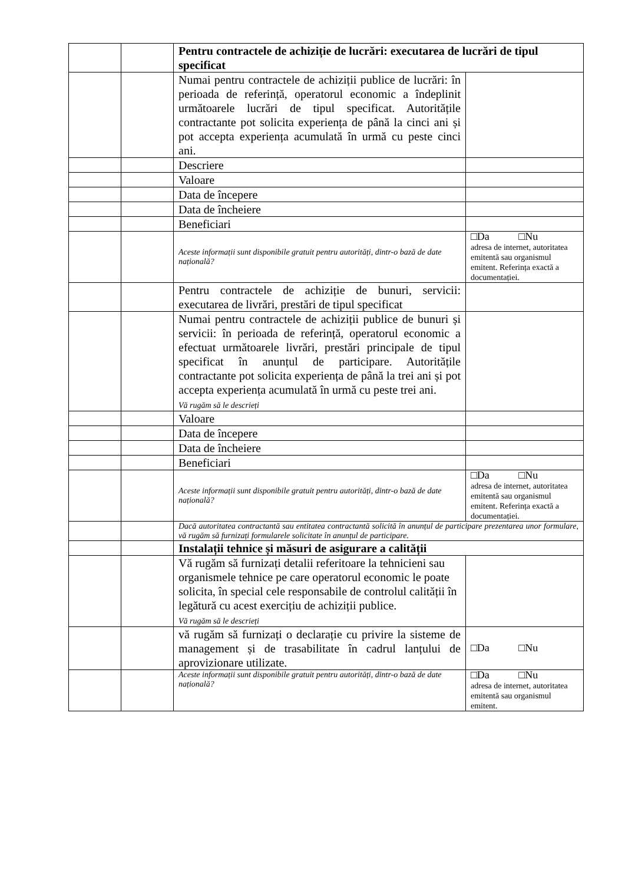| | | Pentru contractele de achiziție de lucrări: executarea de lucrări de tipul specificat | |
| | | Numai pentru contractele de achiziții publice de lucrări: în perioada de referință, operatorul economic a îndeplinit următoarele lucrări de tipul specificat. Autoritățile contractante pot solicita experiența de până la cinci ani și pot accepta experiența acumulată în urmă cu peste cinci ani. | |
| | | Descriere | |
| | | Valoare | |
| | | Data de începere | |
| | | Data de încheiere | |
| | | Beneficiari | |
| | | Aceste informații sunt disponibile gratuit pentru autorități, dintr-o bază de date națională? | □Da □Nu adresa de internet, autoritatea emitentă sau organismul emitent. Referința exactă a documentației. |
| | | Pentru contractele de achiziție de bunuri, servicii: executarea de livrări, prestări de tipul specificat | |
| | | Numai pentru contractele de achiziții publice de bunuri și servicii: în perioada de referință, operatorul economic a efectuat următoarele livrări, prestări principale de tipul specificat în anunțul de participare. Autoritățile contractante pot solicita experiența de până la trei ani și pot accepta experiența acumulată în urmă cu peste trei ani. Vă rugăm să le descrieți | |
| | | Valoare | |
| | | Data de începere | |
| | | Data de încheiere | |
| | | Beneficiari | |
| | | Aceste informații sunt disponibile gratuit pentru autorități, dintr-o bază de date națională? | □Da □Nu adresa de internet, autoritatea emitentă sau organismul emitent. Referința exactă a documentației. |
| | | Dacă autoritatea contractantă sau entitatea contractantă solicită în anunțul de participare prezentarea unor formulare, vă rugăm să furnizați formularele solicitate în anunțul de participare. | |
| | | Instalații tehnice și măsuri de asigurare a calității | |
| | | Vă rugăm să furnizați detalii referitoare la tehnicieni sau organismele tehnice pe care operatorul economic le poate solicita, în special cele responsabile de controlul calității în legătură cu acest exercițiu de achiziții publice. Vă rugăm să le descrieți | |
| | | vă rugăm să furnizați o declarație cu privire la sisteme de management și de trasabilitate în cadrul lanțului de aprovizionare utilizate. | □Da □Nu |
| | | Aceste informații sunt disponibile gratuit pentru autorități, dintr-o bază de date națională? | □Da □Nu adresa de internet, autoritatea emitentă sau organismul emitent. |